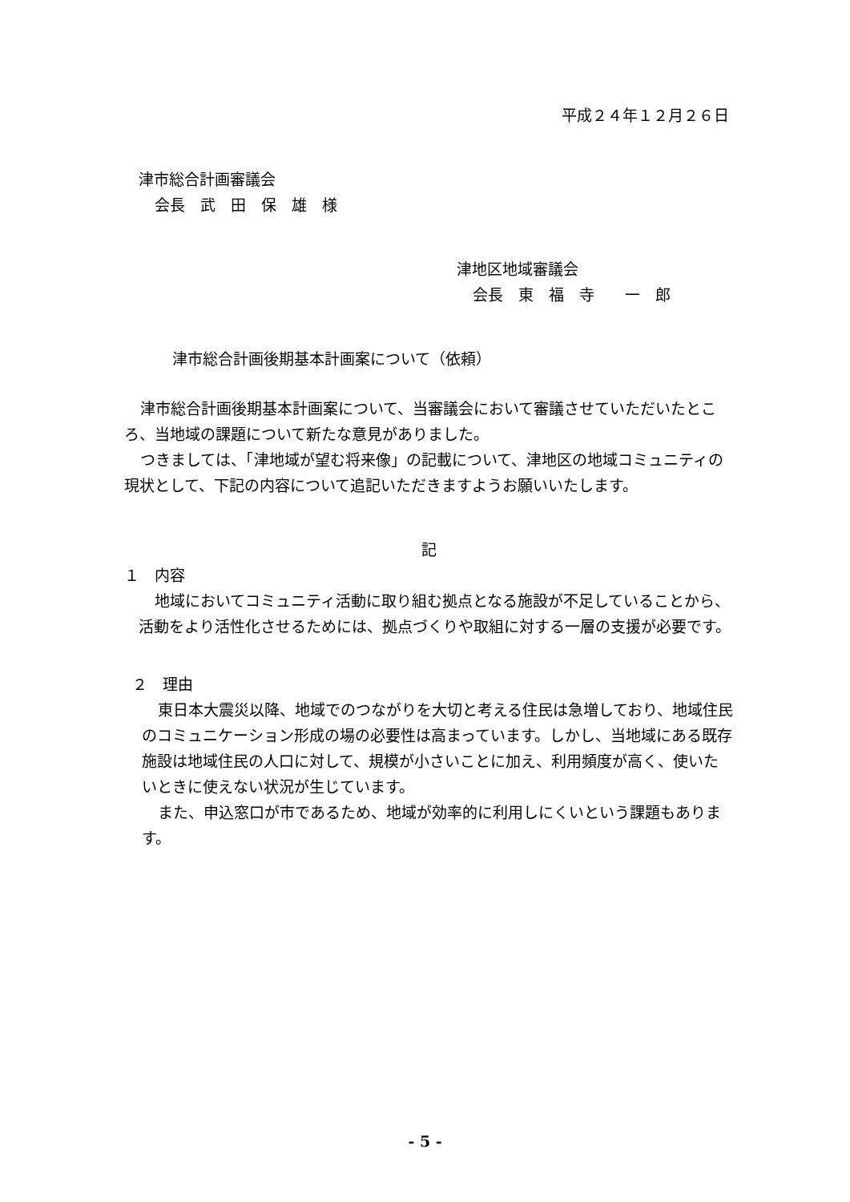平成２４年１２月２６日
津市総合計画審議会
会長　武　田　保　雄　様
津地区地域審議会
会長　東　福　寺　　一　郎
津市総合計画後期基本計画案について（依頼）
津市総合計画後期基本計画案について、当審議会において審議させていただいたところ、当地域の課題について新たな意見がありました。
つきましては、「津地域が望む将来像」の記載について、津地区の地域コミュニティの現状として、下記の内容について追記いただきますようお願いいたします。
記
１　内容
地域においてコミュニティ活動に取り組む拠点となる施設が不足していることから、活動をより活性化させるためには、拠点づくりや取組に対する一層の支援が必要です。
２　理由
東日本大震災以降、地域でのつながりを大切と考える住民は急増しており、地域住民のコミュニケーション形成の場の必要性は高まっています。しかし、当地域にある既存施設は地域住民の人口に対して、規模が小さいことに加え、利用頻度が高く、使いたいときに使えない状況が生じています。
また、申込窓口が市であるため、地域が効率的に利用しにくいという課題もあります。
- 5 -